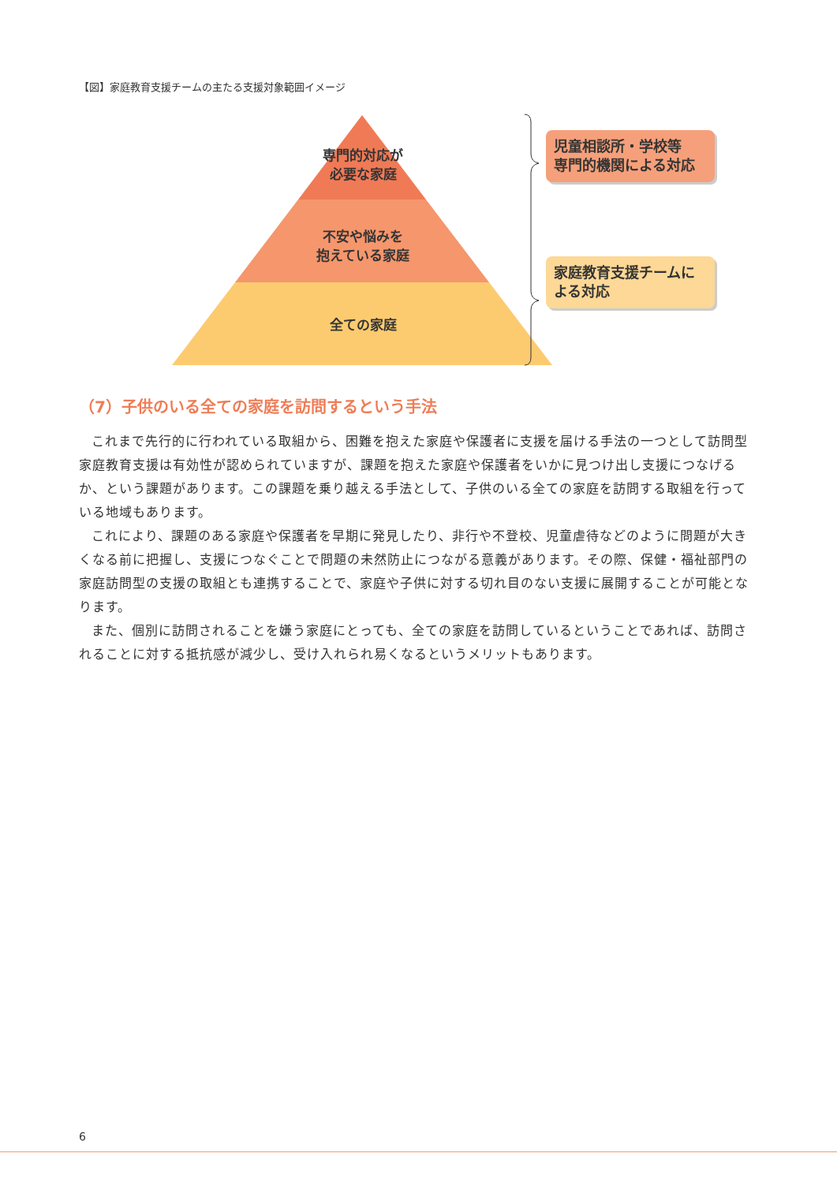【図】家庭教育支援チームの主たる支援対象範囲イメージ
専門的対応が
必要な家庭
不安や悩みを
抱えている家庭
全ての家庭
児童相談所・学校等
専門的機関による対応
家庭教育支援チームに
よる対応
（7）子供のいる全ての家庭を訪問するという手法
これまで先行的に行われている取組から、困難を抱えた家庭や保護者に支援を届ける手法の一つとして訪問型家庭教育支援は有効性が認められていますが、課題を抱えた家庭や保護者をいかに見つけ出し支援につなげるか、という課題があります。この課題を乗り越える手法として、子供のいる全ての家庭を訪問する取組を行っている地域もあります。
これにより、課題のある家庭や保護者を早期に発見したり、非行や不登校、児童虐待などのように問題が大きくなる前に把握し、支援につなぐことで問題の未然防止につながる意義があります。その際、保健・福祉部門の家庭訪問型の支援の取組とも連携することで、家庭や子供に対する切れ目のない支援に展開することが可能となります。
また、個別に訪問されることを嫌う家庭にとっても、全ての家庭を訪問しているということであれば、訪問されることに対する抵抗感が減少し、受け入れられ易くなるというメリットもあります。
6